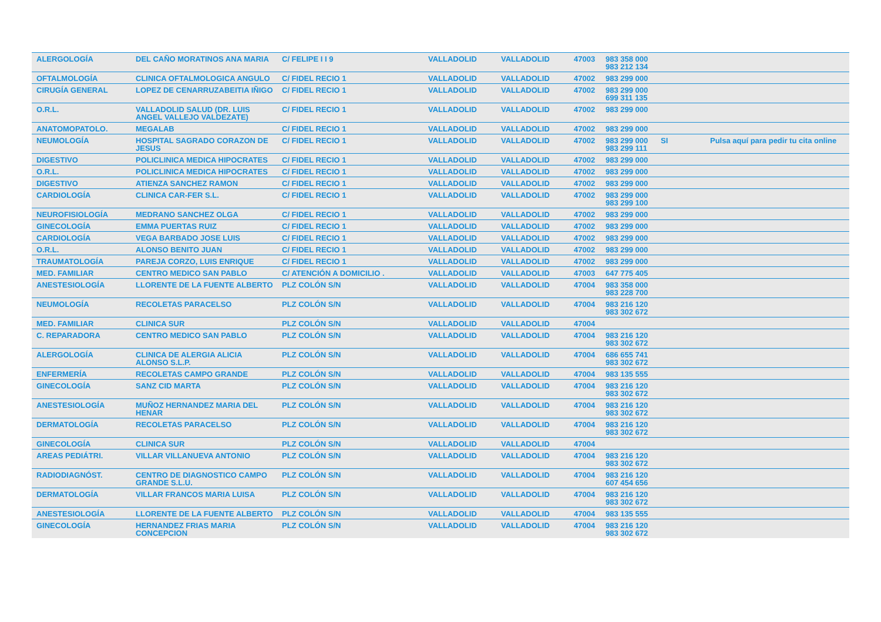| ALERGOLOGÍA | DEL CAÑO MORATINOS ANA MARIA | C/ FELIPE I I 9 | VALLADOLID | VALLADOLID | 47003 | 983 358 000 983 212 134 | | |
| OFTALMOLOGÍA | CLINICA OFTALMOLOGICA ANGULO | C/ FIDEL RECIO 1 | VALLADOLID | VALLADOLID | 47002 | 983 299 000 | | |
| CIRUGÍA GENERAL | LOPEZ DE CENARRUZABEITIA IÑIGO | C/ FIDEL RECIO 1 | VALLADOLID | VALLADOLID | 47002 | 983 299 000 699 311 135 | | |
| O.R.L. | VALLADOLID SALUD (DR. LUIS ANGEL VALLEJO VALDEZATE) | C/ FIDEL RECIO 1 | VALLADOLID | VALLADOLID | 47002 | 983 299 000 | | |
| ANATOMOPATOLO. | MEGALAB | C/ FIDEL RECIO 1 | VALLADOLID | VALLADOLID | 47002 | 983 299 000 | | |
| NEUMOLOGÍA | HOSPITAL SAGRADO CORAZON DE JESUS | C/ FIDEL RECIO 1 | VALLADOLID | VALLADOLID | 47002 | 983 299 000 983 299 111 | SI | Pulsa aquí para pedir tu cita online |
| DIGESTIVO | POLICLINICA MEDICA HIPOCRATES | C/ FIDEL RECIO 1 | VALLADOLID | VALLADOLID | 47002 | 983 299 000 | | |
| O.R.L. | POLICLINICA MEDICA HIPOCRATES | C/ FIDEL RECIO 1 | VALLADOLID | VALLADOLID | 47002 | 983 299 000 | | |
| DIGESTIVO | ATIENZA SANCHEZ RAMON | C/ FIDEL RECIO 1 | VALLADOLID | VALLADOLID | 47002 | 983 299 000 | | |
| CARDIOLOGÍA | CLINICA CAR-FER S.L. | C/ FIDEL RECIO 1 | VALLADOLID | VALLADOLID | 47002 | 983 299 000 983 299 100 | | |
| NEUROFISIOLOGÍA | MEDRANO SANCHEZ OLGA | C/ FIDEL RECIO 1 | VALLADOLID | VALLADOLID | 47002 | 983 299 000 | | |
| GINECOLOGÍA | EMMA PUERTAS RUIZ | C/ FIDEL RECIO 1 | VALLADOLID | VALLADOLID | 47002 | 983 299 000 | | |
| CARDIOLOGÍA | VEGA BARBADO JOSE LUIS | C/ FIDEL RECIO 1 | VALLADOLID | VALLADOLID | 47002 | 983 299 000 | | |
| O.R.L. | ALONSO BENITO JUAN | C/ FIDEL RECIO 1 | VALLADOLID | VALLADOLID | 47002 | 983 299 000 | | |
| TRAUMATOLOGÍA | PAREJA CORZO, LUIS ENRIQUE | C/ FIDEL RECIO 1 | VALLADOLID | VALLADOLID | 47002 | 983 299 000 | | |
| MED. FAMILIAR | CENTRO MEDICO SAN PABLO | C/ ATENCIÓN A DOMICILIO . | VALLADOLID | VALLADOLID | 47003 | 647 775 405 | | |
| ANESTESIOLOGÍA | LLORENTE DE LA FUENTE ALBERTO | PLZ COLÓN S/N | VALLADOLID | VALLADOLID | 47004 | 983 358 000 983 228 700 | | |
| NEUMOLOGÍA | RECOLETAS PARACELSO | PLZ COLÓN S/N | VALLADOLID | VALLADOLID | 47004 | 983 216 120 983 302 672 | | |
| MED. FAMILIAR | CLINICA SUR | PLZ COLÓN S/N | VALLADOLID | VALLADOLID | 47004 | | | |
| C. REPARADORA | CENTRO MEDICO SAN PABLO | PLZ COLÓN S/N | VALLADOLID | VALLADOLID | 47004 | 983 216 120 983 302 672 | | |
| ALERGOLOGÍA | CLINICA DE ALERGIA ALICIA ALONSO S.L.P. | PLZ COLÓN S/N | VALLADOLID | VALLADOLID | 47004 | 686 655 741 983 302 672 | | |
| ENFERMERÍA | RECOLETAS CAMPO GRANDE | PLZ COLÓN S/N | VALLADOLID | VALLADOLID | 47004 | 983 135 555 | | |
| GINECOLOGÍA | SANZ CID MARTA | PLZ COLÓN S/N | VALLADOLID | VALLADOLID | 47004 | 983 216 120 983 302 672 | | |
| ANESTESIOLOGÍA | MUÑOZ HERNANDEZ MARIA DEL HENAR | PLZ COLÓN S/N | VALLADOLID | VALLADOLID | 47004 | 983 216 120 983 302 672 | | |
| DERMATOLOGÍA | RECOLETAS PARACELSO | PLZ COLÓN S/N | VALLADOLID | VALLADOLID | 47004 | 983 216 120 983 302 672 | | |
| GINECOLOGÍA | CLINICA SUR | PLZ COLÓN S/N | VALLADOLID | VALLADOLID | 47004 | | | |
| AREAS PEDIÁTRI. | VILLAR VILLANUEVA ANTONIO | PLZ COLÓN S/N | VALLADOLID | VALLADOLID | 47004 | 983 216 120 983 302 672 | | |
| RADIODIAGNÓST. | CENTRO DE DIAGNOSTICO CAMPO GRANDE S.L.U. | PLZ COLÓN S/N | VALLADOLID | VALLADOLID | 47004 | 983 216 120 607 454 656 | | |
| DERMATOLOGÍA | VILLAR FRANCOS MARIA LUISA | PLZ COLÓN S/N | VALLADOLID | VALLADOLID | 47004 | 983 216 120 983 302 672 | | |
| ANESTESIOLOGÍA | LLORENTE DE LA FUENTE ALBERTO | PLZ COLÓN S/N | VALLADOLID | VALLADOLID | 47004 | 983 135 555 | | |
| GINECOLOGÍA | HERNANDEZ FRIAS MARIA CONCEPCION | PLZ COLÓN S/N | VALLADOLID | VALLADOLID | 47004 | 983 216 120 983 302 672 | | |